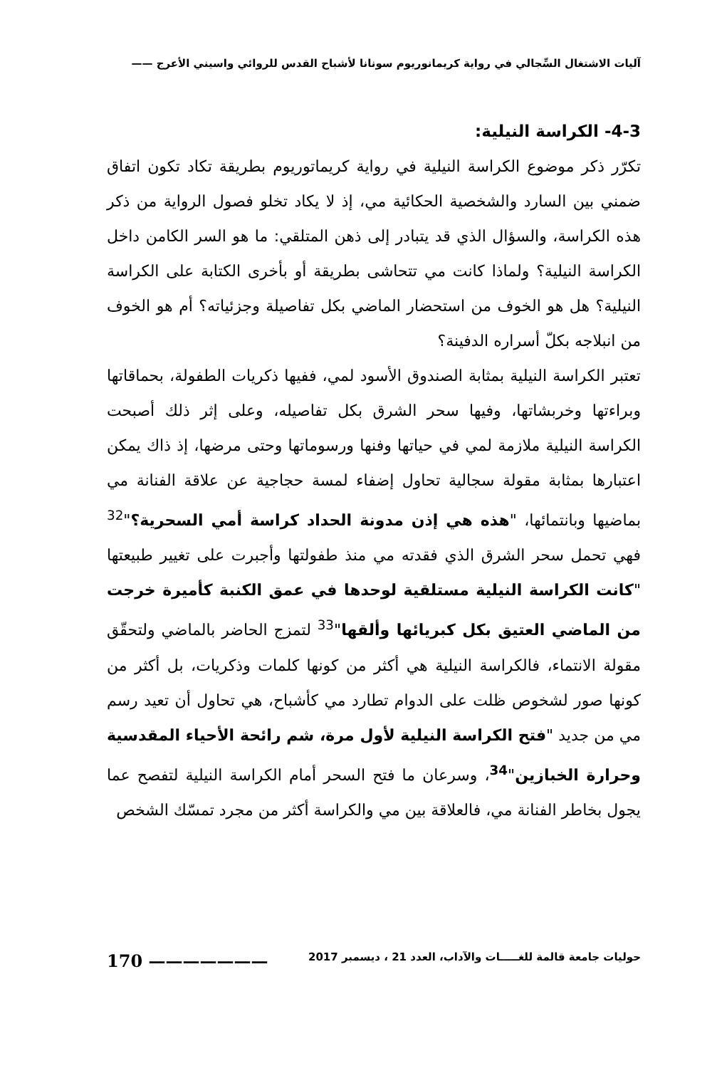آليات الاشتغال السِّجالي في رواية كريمانوريوم سونانا لأشباح القدس للروائي واسيني الأعرج ——
4-3- الكراسة النيلية:
تكرّر ذكر موضوع الكراسة النيلية في رواية كريماتوريوم بطريقة تكاد تكون اتفاق ضمني بين السارد والشخصية الحكائية مي، إذ لا يكاد تخلو فصول الرواية من ذكر هذه الكراسة، والسؤال الذي قد يتبادر إلى ذهن المتلقي: ما هو السر الكامن داخل الكراسة النيلية؟ ولماذا كانت مي تتحاشى بطريقة أو بأخرى الكتابة على الكراسة النيلية؟ هل هو الخوف من استحضار الماضي بكل تفاصيلة وجزئياته؟ أم هو الخوف من انبلاجه بكلّ أسراره الدفينة؟
تعتبر الكراسة النيلية بمثابة الصندوق الأسود لمي، ففيها ذكريات الطفولة، بحماقاتها وبراءتها وخربشاتها، وفيها سحر الشرق بكل تفاصيله، وعلى إثر ذلك أصبحت الكراسة النيلية ملازمة لمي في حياتها وفنها ورسوماتها وحتى مرضها، إذ ذاك يمكن اعتبارها بمثابة مقولة سجالية تحاول إضفاء لمسة حجاجية عن علاقة الفنانة مي بماضيها وبانتمائها، "هذه هي إذن مدونة الحداد كراسة أمي السحرية؟"<sup>32</sup> فهي تحمل سحر الشرق الذي فقدته مي منذ طفولتها وأجبرت على تغيير طبيعتها "كانت الكراسة النيلية مستلقية لوحدها في عمق الكنبة كأميرة خرجت من الماضي العتيق بكل كبريائها وألقها"<sup>33</sup> لتمزج الحاضر بالماضي ولتحقّق مقولة الانتماء، فالكراسة النيلية هي أكثر من كونها كلمات وذكريات، بل أكثر من كونها صور لشخوص ظلت على الدوام تطارد مي كأشباح، هي تحاول أن تعيد رسم مي من جديد "فتح الكراسة النيلية لأول مرة، شم رائحة الأحياء المقدسية وحرارة الخبازين"<sup>34</sup>، وسرعان ما فتح السحر أمام الكراسة النيلية لتفصح عما يجول بخاطر الفنانة مي، فالعلاقة بين مي والكراسة أكثر من مجرد تمسّك الشخص
حوليات جامعة قالمة للغـــــات والآداب، العدد 21 ، ديسمبر 2017 ——————— 170